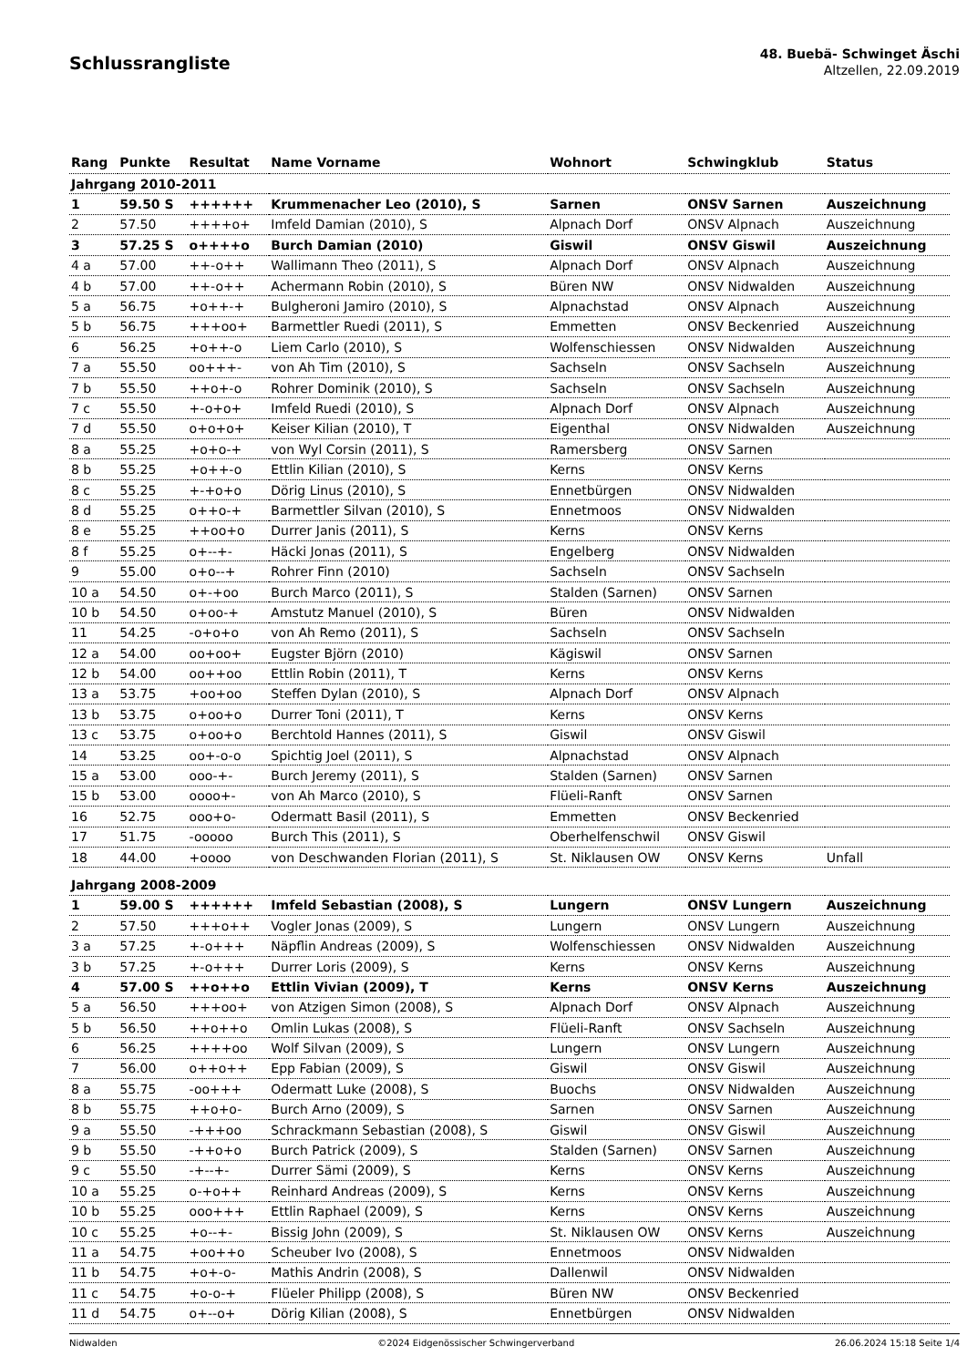Schlussrangliste
48. Buebä- Schwinget Äschi
Altzellen, 22.09.2019
| Rang | Punkte | Resultat | Name Vorname | Wohnort | Schwingklub | Status |
| --- | --- | --- | --- | --- | --- | --- |
| Jahrgang 2010-2011 | | | | | | |
| 1 | 59.50 S | ++++++ | Krummenacher Leo (2010), S | Sarnen | ONSV Sarnen | Auszeichnung |
| 2 | 57.50 | ++++o+ | Imfeld Damian (2010), S | Alpnach Dorf | ONSV Alpnach | Auszeichnung |
| 3 | 57.25 S | o++++o | Burch Damian (2010) | Giswil | ONSV Giswil | Auszeichnung |
| 4 a | 57.00 | ++-o++ | Wallimann Theo (2011), S | Alpnach Dorf | ONSV Alpnach | Auszeichnung |
| 4 b | 57.00 | ++-o++ | Achermann Robin (2010), S | Büren NW | ONSV Nidwalden | Auszeichnung |
| 5 a | 56.75 | +o++-+ | Bulgheroni Jamiro (2010), S | Alpnachstad | ONSV Alpnach | Auszeichnung |
| 5 b | 56.75 | +++oo+ | Barmettler Ruedi (2011), S | Emmetten | ONSV Beckenried | Auszeichnung |
| 6 | 56.25 | +o++-o | Liem Carlo (2010), S | Wolfenschiessen | ONSV Nidwalden | Auszeichnung |
| 7 a | 55.50 | oo+++- | von Ah Tim (2010), S | Sachseln | ONSV Sachseln | Auszeichnung |
| 7 b | 55.50 | ++o+-o | Rohrer Dominik (2010), S | Sachseln | ONSV Sachseln | Auszeichnung |
| 7 c | 55.50 | +-o+o+ | Imfeld Ruedi (2010), S | Alpnach Dorf | ONSV Alpnach | Auszeichnung |
| 7 d | 55.50 | o+o+o+ | Keiser Kilian (2010), T | Eigenthal | ONSV Nidwalden | Auszeichnung |
| 8 a | 55.25 | +o+o-+ | von Wyl Corsin (2011), S | Ramersberg | ONSV Sarnen | |
| 8 b | 55.25 | +o++-o | Ettlin Kilian (2010), S | Kerns | ONSV Kerns | |
| 8 c | 55.25 | +-+o+o | Dörig Linus (2010), S | Ennetbürgen | ONSV Nidwalden | |
| 8 d | 55.25 | o++o-+ | Barmettler Silvan (2010), S | Ennetmoos | ONSV Nidwalden | |
| 8 e | 55.25 | ++oo+o | Durrer Janis (2011), S | Kerns | ONSV Kerns | |
| 8 f | 55.25 | o+--+- | Häcki Jonas (2011), S | Engelberg | ONSV Nidwalden | |
| 9 | 55.00 | o+o--+ | Rohrer Finn (2010) | Sachseln | ONSV Sachseln | |
| 10 a | 54.50 | o+-+oo | Burch Marco (2011), S | Stalden (Sarnen) | ONSV Sarnen | |
| 10 b | 54.50 | o+oo-+ | Amstutz Manuel (2010), S | Büren | ONSV Nidwalden | |
| 11 | 54.25 | -o+o+o | von Ah Remo (2011), S | Sachseln | ONSV Sachseln | |
| 12 a | 54.00 | oo+oo+ | Eugster Björn (2010) | Kägiswil | ONSV Sarnen | |
| 12 b | 54.00 | oo++oo | Ettlin Robin (2011), T | Kerns | ONSV Kerns | |
| 13 a | 53.75 | +oo+oo | Steffen Dylan (2010), S | Alpnach Dorf | ONSV Alpnach | |
| 13 b | 53.75 | o+oo+o | Durrer Toni (2011), T | Kerns | ONSV Kerns | |
| 13 c | 53.75 | o+oo+o | Berchtold Hannes (2011), S | Giswil | ONSV Giswil | |
| 14 | 53.25 | oo+-o-o | Spichtig Joel (2011), S | Alpnachstad | ONSV Alpnach | |
| 15 a | 53.00 | ooo-+- | Burch Jeremy (2011), S | Stalden (Sarnen) | ONSV Sarnen | |
| 15 b | 53.00 | oooo+- | von Ah Marco (2010), S | Flüeli-Ranft | ONSV Sarnen | |
| 16 | 52.75 | ooo+o- | Odermatt Basil (2011), S | Emmetten | ONSV Beckenried | |
| 17 | 51.75 | -ooooo | Burch This (2011), S | Oberhelfenschwil | ONSV Giswil | |
| 18 | 44.00 | +oooo | von Deschwanden Florian (2011), S | St. Niklausen OW | ONSV Kerns | Unfall |
| Jahrgang 2008-2009 | | | | | | |
| 1 | 59.00 S | ++++++ | Imfeld Sebastian (2008), S | Lungern | ONSV Lungern | Auszeichnung |
| 2 | 57.50 | +++o++ | Vogler Jonas (2009), S | Lungern | ONSV Lungern | Auszeichnung |
| 3 a | 57.25 | +-o+++ | Näpflin Andreas (2009), S | Wolfenschiessen | ONSV Nidwalden | Auszeichnung |
| 3 b | 57.25 | +-o+++ | Durrer Loris (2009), S | Kerns | ONSV Kerns | Auszeichnung |
| 4 | 57.00 S | ++o++o | Ettlin Vivian (2009), T | Kerns | ONSV Kerns | Auszeichnung |
| 5 a | 56.50 | +++oo+ | von Atzigen Simon (2008), S | Alpnach Dorf | ONSV Alpnach | Auszeichnung |
| 5 b | 56.50 | ++o++o | Omlin Lukas (2008), S | Flüeli-Ranft | ONSV Sachseln | Auszeichnung |
| 6 | 56.25 | ++++oo | Wolf Silvan (2009), S | Lungern | ONSV Lungern | Auszeichnung |
| 7 | 56.00 | o++o++ | Epp Fabian (2009), S | Giswil | ONSV Giswil | Auszeichnung |
| 8 a | 55.75 | -oo+++ | Odermatt Luke (2008), S | Buochs | ONSV Nidwalden | Auszeichnung |
| 8 b | 55.75 | ++o+o- | Burch Arno (2009), S | Sarnen | ONSV Sarnen | Auszeichnung |
| 9 a | 55.50 | -+++oo | Schrackmann Sebastian (2008), S | Giswil | ONSV Giswil | Auszeichnung |
| 9 b | 55.50 | -++o+o | Burch Patrick (2009), S | Stalden (Sarnen) | ONSV Sarnen | Auszeichnung |
| 9 c | 55.50 | -+--+- | Durrer Sämi (2009), S | Kerns | ONSV Kerns | Auszeichnung |
| 10 a | 55.25 | o-+o++ | Reinhard Andreas (2009), S | Kerns | ONSV Kerns | Auszeichnung |
| 10 b | 55.25 | ooo+++ | Ettlin Raphael (2009), S | Kerns | ONSV Kerns | Auszeichnung |
| 10 c | 55.25 | +o--+- | Bissig John (2009), S | St. Niklausen OW | ONSV Kerns | Auszeichnung |
| 11 a | 54.75 | +oo++o | Scheuber Ivo (2008), S | Ennetmoos | ONSV Nidwalden | |
| 11 b | 54.75 | +o+-o- | Mathis Andrin (2008), S | Dallenwil | ONSV Nidwalden | |
| 11 c | 54.75 | +o-o-+ | Flüeler Philipp (2008), S | Büren NW | ONSV Beckenried | |
| 11 d | 54.75 | o+--o+ | Dörig Kilian (2008), S | Ennetbürgen | ONSV Nidwalden | |
Nidwalden ©2024 Eidgenössischer Schwingerverband 26.06.2024 15:18 Seite 1/4